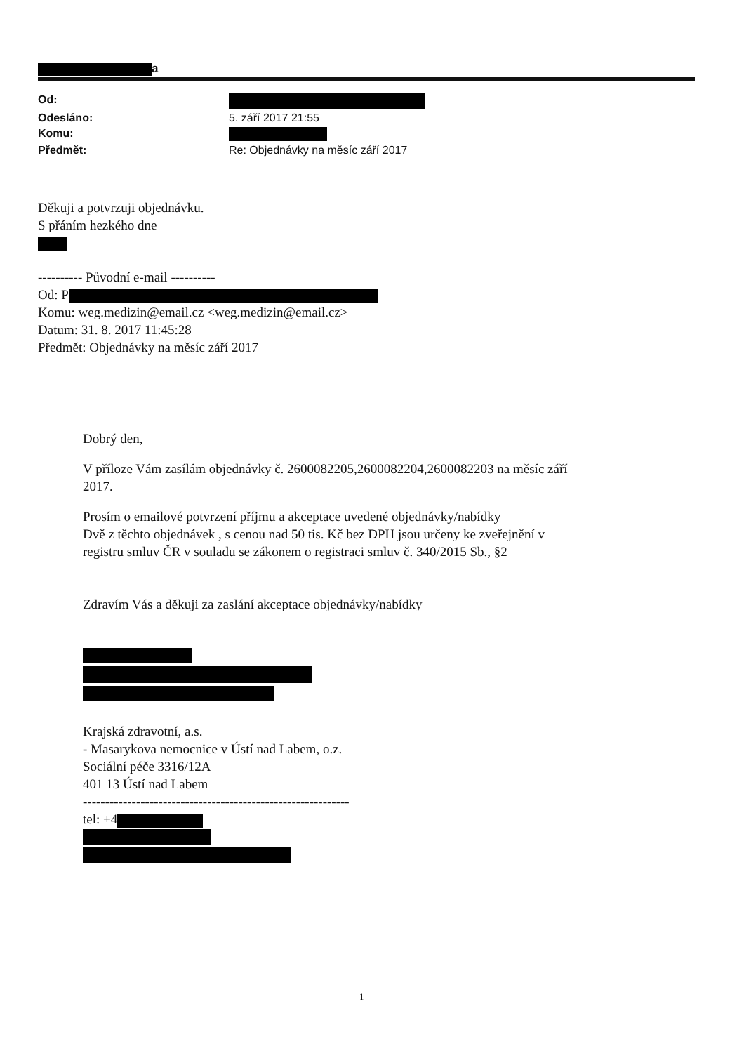a
Od: Odesláno: 5. září 2017 21:55 Komu: Předmět: Re: Objednávky na měsíc září 2017
Děkuji a potvrzuji objednávku.
S přáním hezkého dne
---------- Původní e-mail ----------
Od: P
Komu: weg.medizin@email.cz <weg.medizin@email.cz>
Datum: 31. 8. 2017 11:45:28
Předmět: Objednávky na měsíc září 2017
Dobrý den,
V příloze Vám zasílám objednávky č. 2600082205,2600082204,2600082203 na měsíc září
2017.
Prosím o emailové potvrzení příjmu a akceptace uvedené objednávky/nabídky
Dvě z těchto objednávek , s cenou nad 50 tis. Kč bez DPH jsou určeny ke zveřejnění v
registru smluv ČR v souladu se zákonem o registraci smluv č. 340/2015 Sb., §2
Zdravím Vás a děkuji za zaslání akceptace objednávky/nabídky
Krajská zdravotní, a.s.
- Masarykova nemocnice v Ústí nad Labem, o.z.
Sociální péče 3316/12A
401 13 Ústí nad Labem
------------------------------------------------------------
tel: +4
1